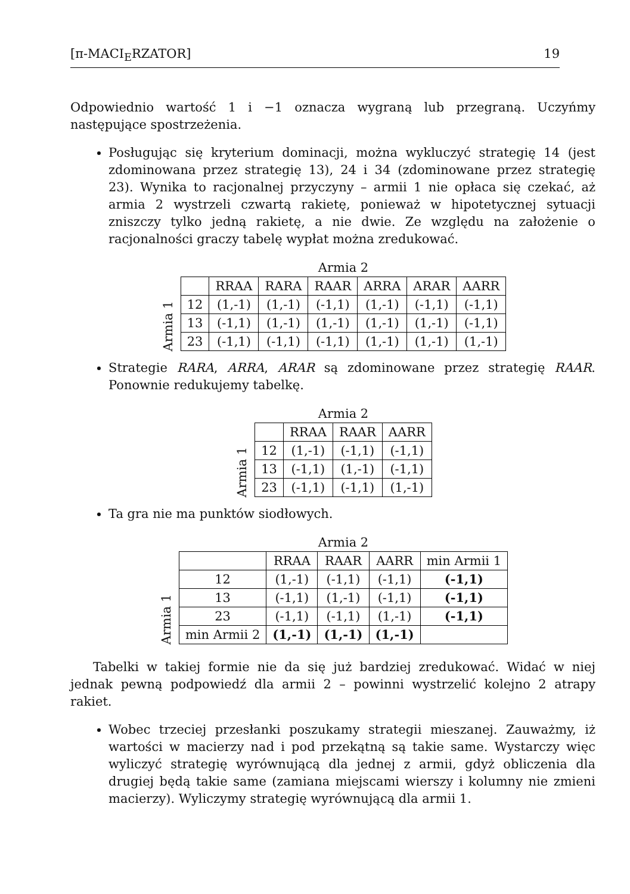[π-MACI<sub>E</sub>RZATOR] 19
Odpowiednio wartość 1 i −1 oznacza wygraną lub przegraną. Uczyńmy następujące spostrzeżenia.
Posługując się kryterium dominacji, można wykluczyć strategię 14 (jest zdominowana przez strategię 13), 24 i 34 (zdominowane przez strategię 23). Wynika to racjonalnej przyczyny – armii 1 nie opłaca się czekać, aż armia 2 wystrzeli czwartą rakietę, ponieważ w hipotetycznej sytuacji zniszczy tylko jedną rakietę, a nie dwie. Ze względu na założenie o racjonalności graczy tabelę wypłat można zredukować.
Armia 1
Armia 2
| | RRAA | RARA | RAAR | ARRA | ARAR | AARR |
| --- | --- | --- | --- | --- | --- | --- |
| 12 | (1,-1) | (1,-1) | (-1,1) | (1,-1) | (-1,1) | (-1,1) |
| 13 | (-1,1) | (1,-1) | (1,-1) | (1,-1) | (1,-1) | (-1,1) |
| 23 | (-1,1) | (-1,1) | (-1,1) | (1,-1) | (1,-1) | (1,-1) |
Strategie RARA, ARRA, ARAR są zdominowane przez strategię RAAR. Ponownie redukujemy tabelkę.
Armia 1
Armia 2
| | RRAA | RAAR | AARR |
| --- | --- | --- | --- |
| 12 | (1,-1) | (-1,1) | (-1,1) |
| 13 | (-1,1) | (1,-1) | (-1,1) |
| 23 | (-1,1) | (-1,1) | (1,-1) |
Ta gra nie ma punktów siodłowych.
Armia 1
Armia 2
| | RRAA | RAAR | AARR | min Armii 1 |
| --- | --- | --- | --- | --- |
| 12 | (1,-1) | (-1,1) | (-1,1) | (-1,1) |
| 13 | (-1,1) | (1,-1) | (-1,1) | (-1,1) |
| 23 | (-1,1) | (-1,1) | (1,-1) | (-1,1) |
| min Armii 2 | (1,-1) | (1,-1) | (1,-1) | |
Tabelki w takiej formie nie da się już bardziej zredukować. Widać w niej jednak pewną podpowiedź dla armii 2 – powinni wystrzelić kolejno 2 atrapy rakiet.
Wobec trzeciej przesłanki poszukamy strategii mieszanej. Zauważmy, iż wartości w macierzy nad i pod przekątną są takie same. Wystarczy więc wyliczyć strategię wyrównującą dla jednej z armii, gdyż obliczenia dla drugiej będą takie same (zamiana miejscami wierszy i kolumny nie zmieni macierzy). Wyliczymy strategię wyrównującą dla armii 1.